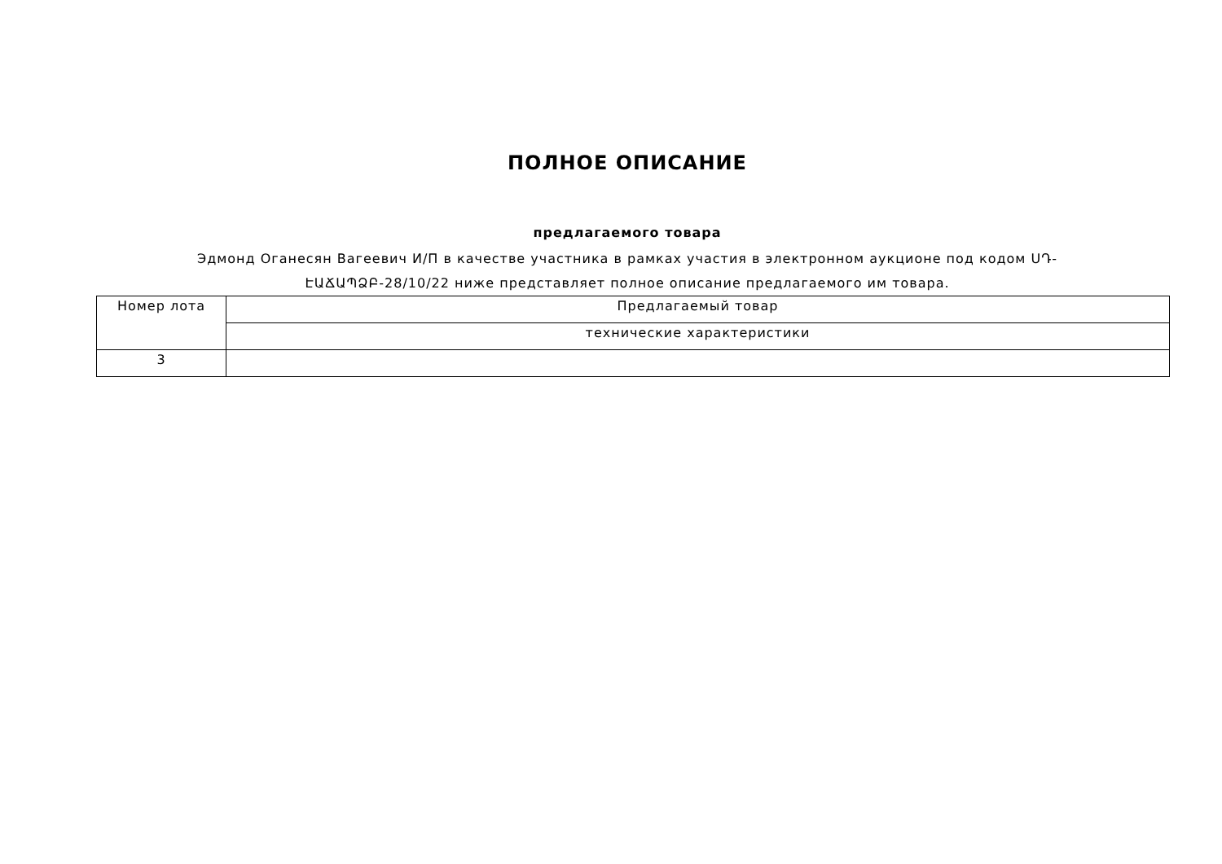ПОЛНОЕ ОПИСАНИЕ
предлагаемого товара
Эдмонд Оганесян Вагеевич И/П в качестве участника в рамках участия в электронном аукционе под кодом ՍԴ-ԷԱՃԱՊՁԲ-28/10/22 ниже представляет полное описание предлагаемого им товара.
| Номер лота | Предлагаемый товар |
| | технические характеристики |
| 3 | |